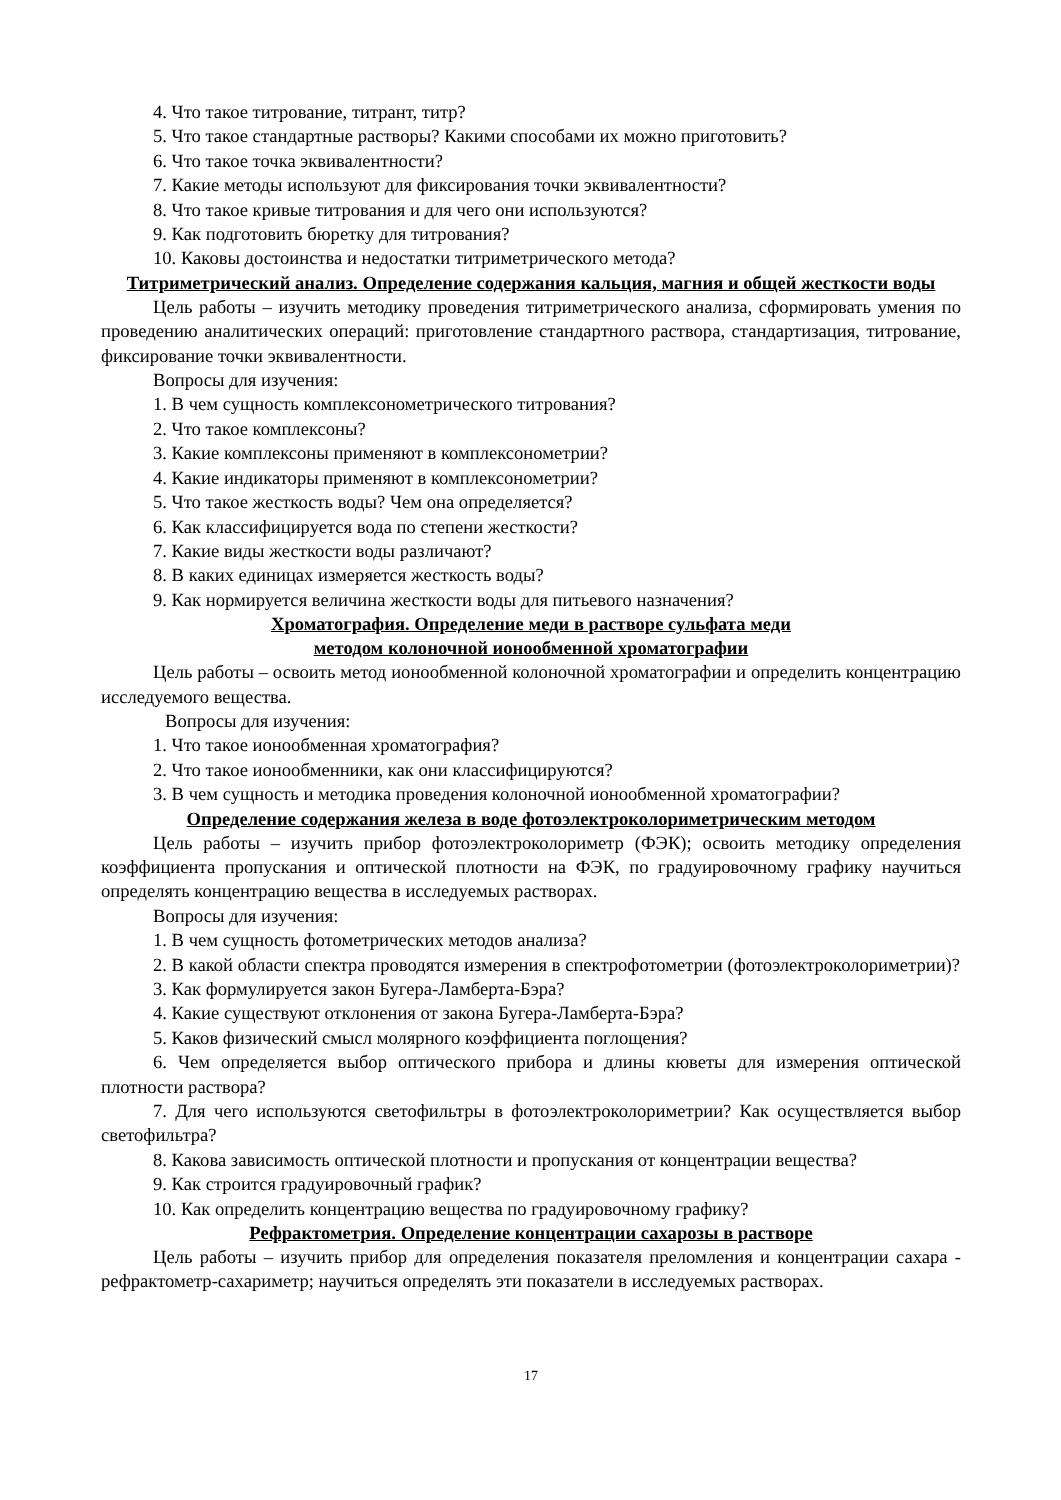4. Что такое титрование, титрант, титр?
5. Что такое стандартные растворы? Какими способами их можно приготовить?
6. Что такое точка эквивалентности?
7. Какие методы используют для фиксирования точки эквивалентности?
8. Что такое кривые титрования и для чего они используются?
9. Как подготовить бюретку для титрования?
10. Каковы достоинства и недостатки титриметрического метода?
Титриметрический анализ. Определение содержания кальция, магния и общей жесткости воды
Цель работы – изучить методику проведения титриметрического анализа, сформировать умения по проведению аналитических операций: приготовление стандартного раствора, стандартизация, титрование, фиксирование точки эквивалентности.
Вопросы для изучения:
1. В чем сущность комплексонометрического титрования?
2. Что такое комплексоны?
3. Какие комплексоны применяют в комплексонометрии?
4. Какие индикаторы применяют в комплексонометрии?
5. Что такое жесткость воды? Чем она определяется?
6. Как классифицируется вода по степени жесткости?
7. Какие виды жесткости воды различают?
8. В каких единицах измеряется жесткость воды?
9. Как нормируется величина жесткости воды для питьевого назначения?
Хроматография. Определение меди в растворе сульфата меди
методом колоночной ионообменной хроматографии
Цель работы – освоить метод ионообменной колоночной хроматографии и определить концентрацию исследуемого вещества.
Вопросы для изучения:
1. Что такое ионообменная хроматография?
2. Что такое ионообменники, как они классифицируются?
3. В чем сущность и методика проведения колоночной ионообменной хроматографии?
Определение содержания железа в воде фотоэлектроколориметрическим методом
Цель работы – изучить прибор фотоэлектроколориметр (ФЭК); освоить методику определения коэффициента пропускания и оптической плотности на ФЭК, по градуировочному графику научиться определять концентрацию вещества в исследуемых растворах.
Вопросы для изучения:
1. В чем сущность фотометрических методов анализа?
2. В какой области спектра проводятся измерения в спектрофотометрии (фотоэлектроколориметрии)?
3. Как формулируется закон Бугера-Ламберта-Бэра?
4. Какие существуют отклонения от закона Бугера-Ламберта-Бэра?
5. Каков физический смысл молярного коэффициента поглощения?
6. Чем определяется выбор оптического прибора и длины кюветы для измерения оптической плотности раствора?
7. Для чего используются светофильтры в фотоэлектроколориметрии? Как осуществляется выбор светофильтра?
8. Какова зависимость оптической плотности и пропускания от концентрации вещества?
9. Как строится градуировочный график?
10. Как определить концентрацию вещества по градуировочному графику?
Рефрактометрия. Определение концентрации сахарозы в растворе
Цель работы – изучить прибор для определения показателя преломления и концентрации сахара - рефрактометр-сахариметр; научиться определять эти показатели в исследуемых растворах.
17